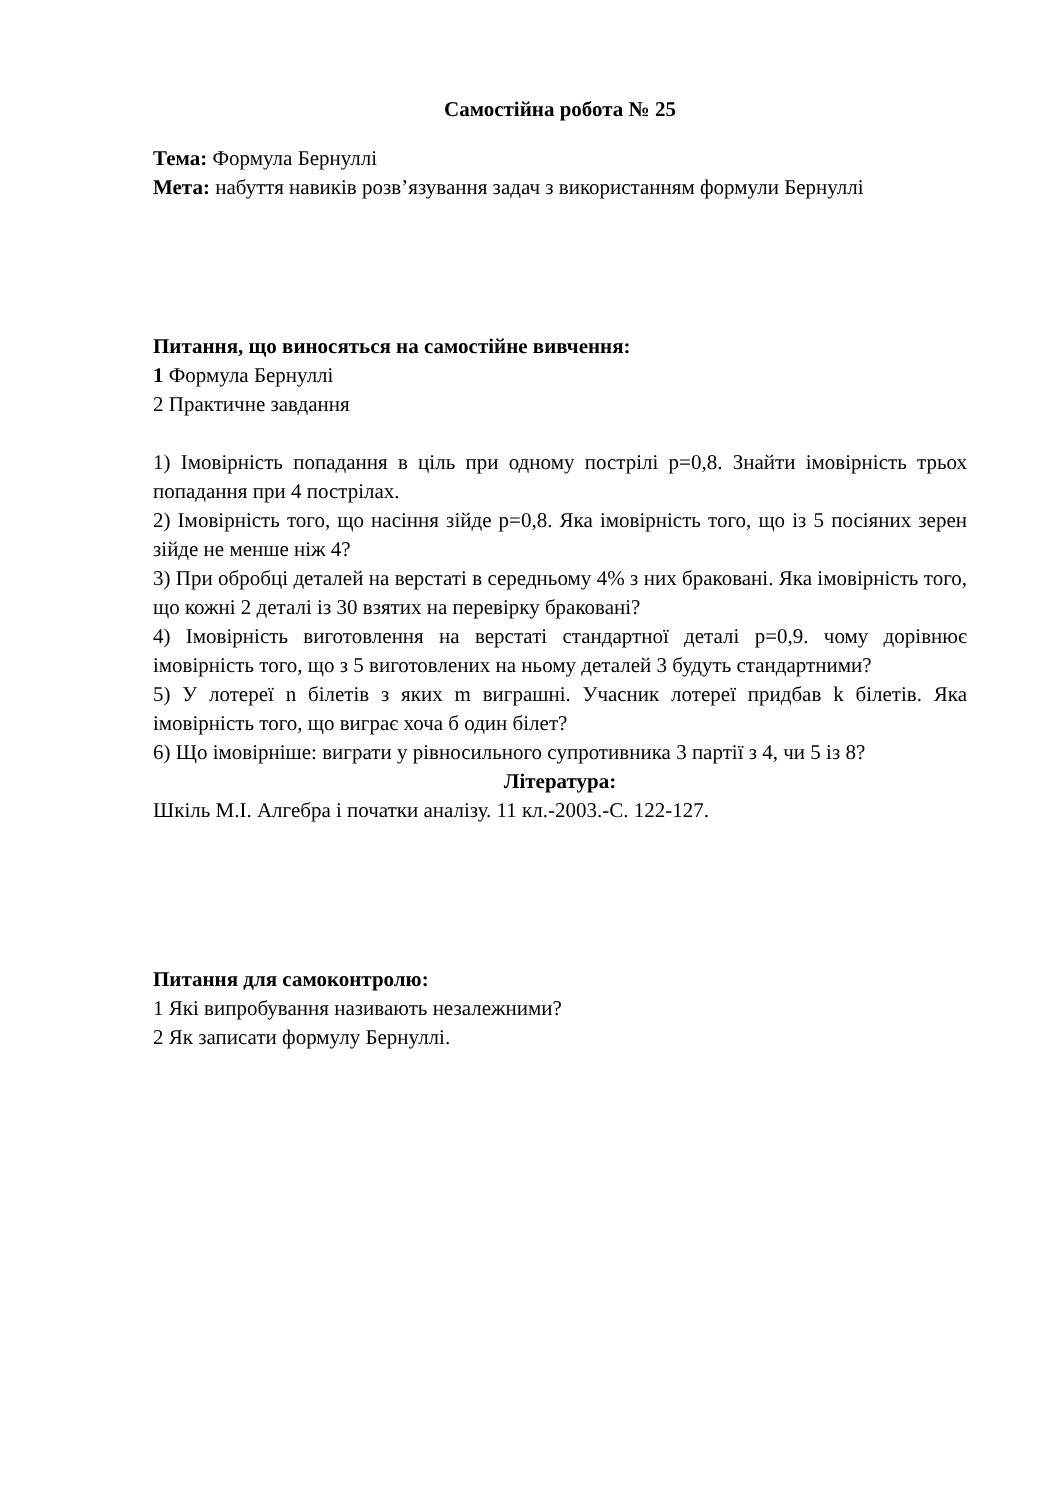Самостійна робота № 25
Тема: Формула Бернуллі
Мета: набуття навиків розв’язування задач з використанням формули Бернуллі
Питання, що виносяться на самостійне вивчення:
1 Формула Бернуллі
2 Практичне завдання
1) Імовірність попадання в ціль при одному пострілі p=0,8. Знайти імовірність трьох попадання при 4 пострілах.
2) Імовірність того, що насіння зійде p=0,8. Яка імовірність того, що із 5 посіяних зерен зійде не менше ніж 4?
3) При обробці деталей на верстаті в середньому 4% з них браковані. Яка імовірність того, що кожні 2 деталі із 30 взятих на перевірку браковані?
4) Імовірність виготовлення на верстаті стандартної деталі p=0,9. чому дорівнює імовірність того, що з 5 виготовлених на ньому деталей 3 будуть стандартними?
5) У лотереї n білетів з яких m виграшні. Учасник лотереї придбав k білетів. Яка імовірність того, що виграє хоча б один білет?
6) Що імовірніше: виграти у рівносильного супротивника 3 партії з 4, чи 5 із 8?
Література:
Шкіль М.І. Алгебра і початки аналізу. 11 кл.-2003.-С. 122-127.
Питання для самоконтролю:
1 Які випробування називають незалежними?
2 Як записати формулу Бернуллі.